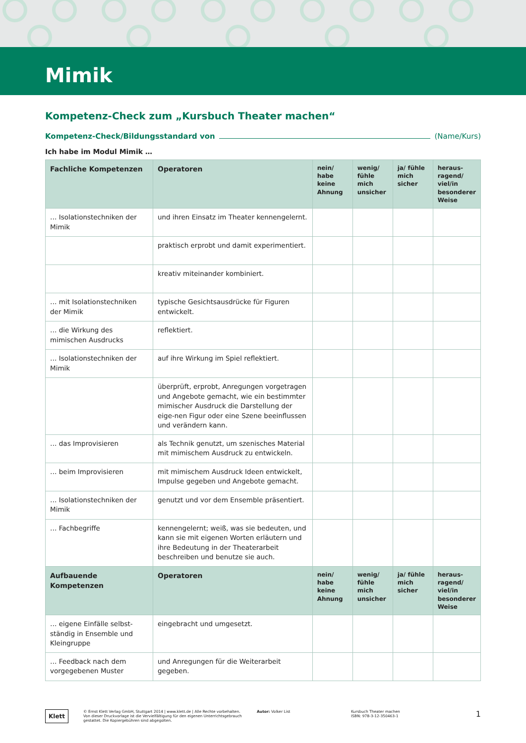Mimik
Kompetenz-Check zum „Kursbuch Theater machen“
Kompetenz-Check/Bildungsstandard von (Name/Kurs)
Ich habe im Modul Mimik …
| Fachliche Kompetenzen | Operatoren | nein/ habe keine Ahnung | wenig/ fühle mich unsicher | ja/ fühle mich sicher | heraus-ragend/ viel/in besonderer Weise |
| --- | --- | --- | --- | --- | --- |
| … Isolationstechniken der Mimik | und ihren Einsatz im Theater kennengelernt. | | | | |
| | praktisch erprobt und damit experimentiert. | | | | |
| | kreativ miteinander kombiniert. | | | | |
| … mit Isolationstechniken der Mimik | typische Gesichtsausdrücke für Figuren entwickelt. | | | | |
| … die Wirkung des mimischen Ausdrucks | reflektiert. | | | | |
| … Isolationstechniken der Mimik | auf ihre Wirkung im Spiel reflektiert. | | | | |
| | überprüft, erprobt, Anregungen vorgetragen und Angebote gemacht, wie ein bestimmter mimischer Ausdruck die Darstellung der eige-nen Figur oder eine Szene beeinflussen und verändern kann. | | | | |
| … das Improvisieren | als Technik genutzt, um szenisches Material mit mimischem Ausdruck zu entwickeln. | | | | |
| … beim Improvisieren | mit mimischem Ausdruck Ideen entwickelt, Impulse gegeben und Angebote gemacht. | | | | |
| … Isolationstechniken der Mimik | genutzt und vor dem Ensemble präsentiert. | | | | |
| … Fachbegriffe | kennengelernt; weiß, was sie bedeuten, und kann sie mit eigenen Worten erläutern und ihre Bedeutung in der Theaterarbeit beschreiben und benutze sie auch. | | | | |
| Aufbauende Kompetenzen | Operatoren | nein/ habe keine Ahnung | wenig/ fühle mich unsicher | ja/ fühle mich sicher | heraus-ragend/ viel/in besonderer Weise |
| … eigene Einfälle selbst-ständig in Ensemble und Kleingruppe | eingebracht und umgesetzt. | | | | |
| … Feedback nach dem vorgegebenen Muster | und Anregungen für die Weiterarbeit gegeben. | | | | |
Klett
© Ernst Klett Verlag GmbH, Stuttgart 2014 | www.klett.de | Alle Rechte vorbehalten. Von dieser Druckvorlage ist die Vervielfältigung für den eigenen Unterrichtsgebrauch gestattet. Die Kopiergebühren sind abgegolten.
Autor: Volker List Kursbuch Theater machen
ISBN: 978-3-12-350463-1
1